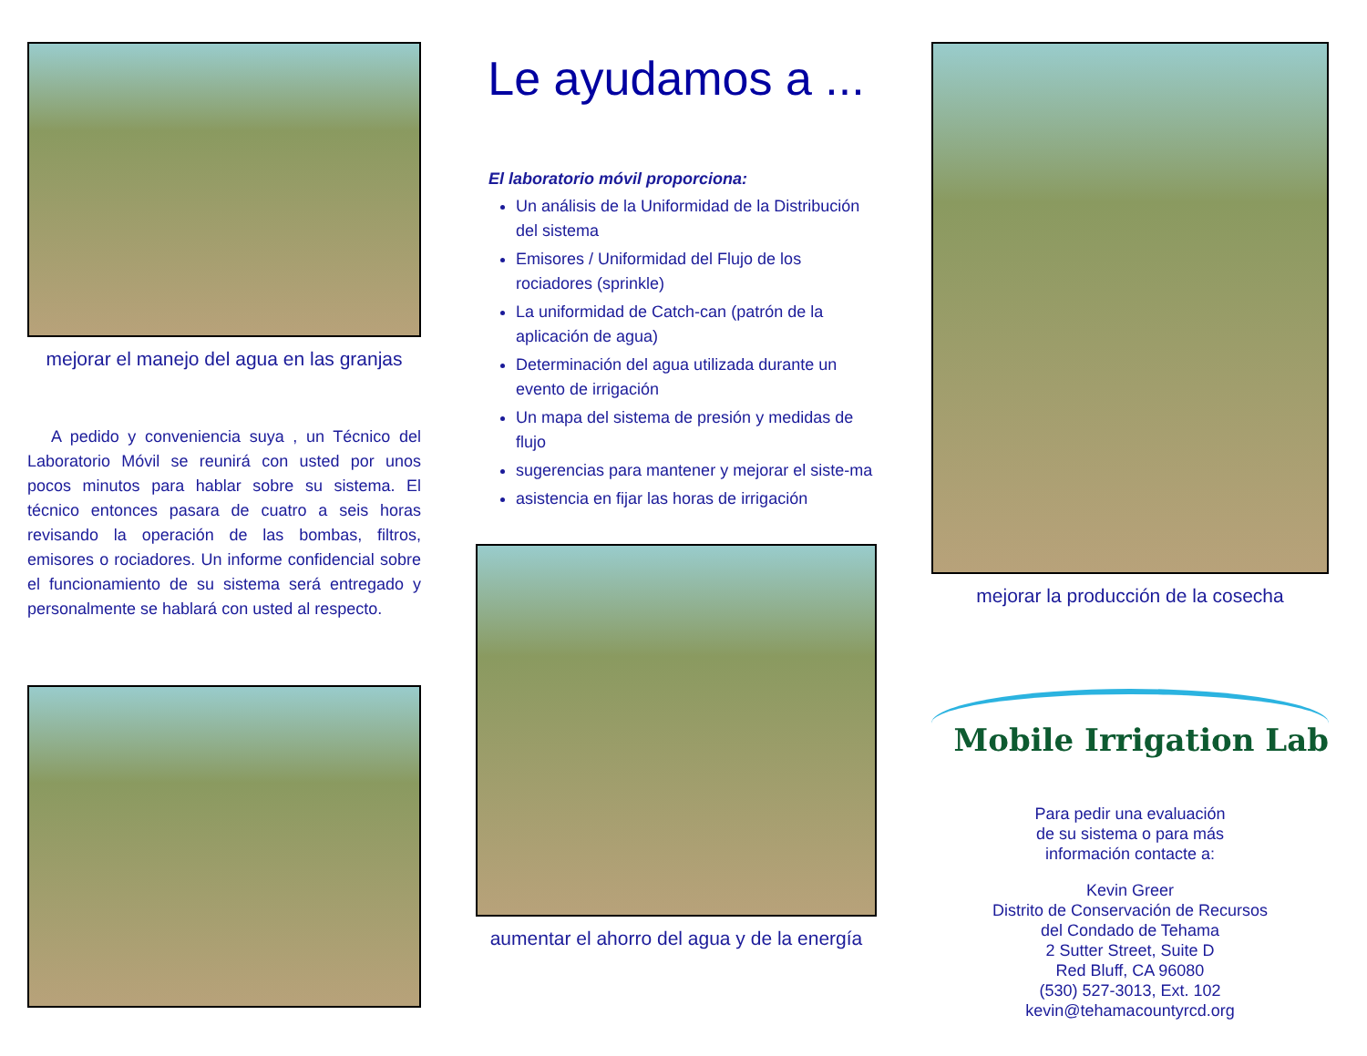mejorar el manejo del agua en las granjas
A pedido y conveniencia suya , un Técnico del Laboratorio Móvil se reunirá con usted por unos pocos minutos para hablar sobre su sistema. El técnico entonces pasara de cuatro a seis horas revisando la operación de las bombas, filtros, emisores o rociadores. Un informe confidencial sobre el funcionamiento de su sistema será entregado y personalmente se hablará con usted al respecto.
Le ayudamos a ...
El laboratorio móvil proporciona:
Un análisis de la Uniformidad de la Distribución del sistema
Emisores / Uniformidad del Flujo de los rociadores (sprinkle)
La uniformidad de Catch-can (patrón de la aplicación de agua)
Determinación del agua utilizada durante un evento de irrigación
Un mapa del sistema de presión y medidas de flujo
sugerencias para mantener y mejorar el siste-ma
asistencia en fijar las horas de irrigación
aumentar el ahorro del agua y de la energía
mejorar la producción de la cosecha
Mobile Irrigation Lab
Para pedir una evaluación
de su sistema o para más
información contacte a:
Kevin Greer
Distrito de Conservación de Recursos
del Condado de Tehama
2 Sutter Street, Suite D
Red Bluff, CA 96080
(530) 527-3013, Ext. 102
kevin@tehamacountyrcd.org